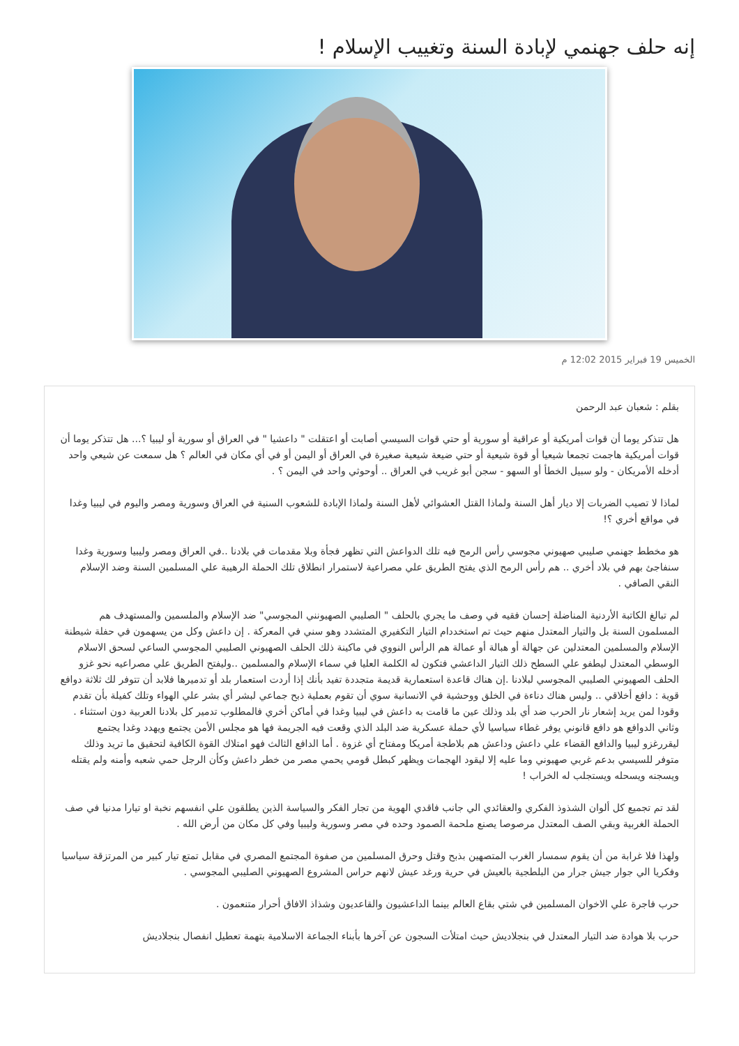إنه حلف جهنمي لإبادة السنة وتغييب الإسلام !
الخميس 19 فبراير 2015 12:02 م
بقلم : شعبان عبد الرحمن
هل تتذكر يوما أن قوات أمريكية أو عراقية أو سورية أو حتي قوات السيسي أصابت أو اعتقلت " داعشيا " في العراق أو سورية أو ليبيا ؟... هل تتذكر يوما أن قوات أمريكية هاجمت تجمعا شيعيا أو قوة شيعية أو حتي ضيعة شيعية صغيرة في العراق أو اليمن أو في أي مكان في العالم ؟ هل سمعت عن شيعي واحد أدخله الأمريكان - ولو سبيل الخطأ أو السهو - سجن أبو غريب في العراق .. أوحوثي واحد في اليمن ؟ .
لماذا لا تصيب الضربات إلا ديار أهل السنة ولماذا القتل العشوائي لأهل السنة ولماذا الإبادة للشعوب السنية في العراق وسورية ومصر واليوم في ليبيا وغدا في مواقع أخري ؟!
هو مخطط جهنمي صليبي صهيوني مجوسي رأس الرمح فيه تلك الدواعش التي تظهر فجأة وبلا مقدمات في بلادنا ..في العراق ومصر وليبيا وسورية وغدا سنفاجئ بهم في بلاد أخري .. هم رأس الرمح الذي يفتح الطريق علي مصراعية لاستمرار انطلاق تلك الحملة الرهيبة علي المسلمين السنة وضد الإسلام النقي الصافي .
لم تبالغ الكاتبة الأردنية المناضلة إحسان فقيه في وصف ما يجري بالحلف " الصليبي الصهيونني المجوسي" ضد الإسلام والملسمين والمستهدف هم المسلمون السنة بل والتيار المعتدل منهم حيث تم استخددام التيار التكفيري المتشدد وهو سني في المعركة . إن داعش وكل من يسهمون في حفلة شيطنة الإسلام والمسلمين المعتدلين عن جهالة أو هبالة أو عمالة هم الرأس النووي في ماكينة ذلك الحلف الصهيوني الصليبي المجوسي الساعي لسحق الاسلام الوسطي المعتدل ليطفو علي السطح ذلك التيار الداعشي فتكون له الكلمة العليا في سماء الإسلام والمسلمين ..وليفتح الطريق علي مصراعيه نحو غزو الحلف الصهيوني الصليبي المجوسي لبلادنا .إن هناك قاعدة استعمارية قديمة متجددة تفيد بأنك إذا أردت استعمار بلد أو تدميرها فلابد أن تتوفر لك ثلاثة دوافع قوية : دافع أخلاقي .. وليس هناك دناءة في الخلق ووحشية في الانسانية سوي أن تقوم بعملية ذبح جماعي لبشر أي بشر علي الهواء وتلك كفيلة بأن تقدم وقودا لمن يريد إشعار نار الحرب ضد أي بلد وذلك عين ما قامت به داعش في ليبيا وغدا في أماكن أخري فالمطلوب تدمير كل بلادنا العربية دون استثناء . وثاني الدوافع هو دافع قانوني يوفر غطاء سياسيا لأي حملة عسكرية ضد البلد الذي وقعت فيه الجريمة فها هو مجلس الأمن يجتمع ويهدد وغدا يجتمع ليقررغزو ليبيا والدافع القضاء علي داعش وداعش هم بلاطجة أمريكا ومفتاح أي غزوة . أما الدافع الثالث فهو امتلاك القوة الكافية لتحقيق ما تريد وذلك متوفر للسيسي بدعم غربي صهيوني وما عليه إلا ليقود الهجمات ويظهر كبطل قومي يحمي مصر من خطر داعش وكأن الرجل حمي شعبه وأمنه ولم يقتله ويسجنه ويسحله ويستجلب له الخراب !
لقد تم تجميع كل ألوان الشذوذ الفكري والعقائدي الي جانب فاقدي الهوية من تجار الفكر والسياسة الذين يطلقون علي انفسهم نخبة او تيارا مدنيا في صف الحملة الغربية وبقي الصف المعتدل مرصوصا يصنع ملحمة الصمود وحده في مصر وسورية وليبيا وفي كل مكان من أرض الله .
ولهذا فلا غرابة من أن يقوم سمسار الغرب المتصهين بذبح وقتل وحرق المسلمين من صفوة المجتمع المصري في مقابل تمتع تيار كبير من المرتزقة سياسيا وفكريا الي جوار جيش جرار من البلطجية بالعيش في حرية ورغد عيش لانهم حراس المشروع الصهيوني الصليبي المجوسي .
حرب فاجرة علي الاخوان المسلمين في شتي بقاع العالم بينما الداعشيون والقاعديون وشذاذ الافاق أحرار متنعمون .
حرب بلا هوادة ضد التيار المعتدل في بنجلاديش حيث امتلأت السجون عن آخرها بأبناء الجماعة الاسلامية بتهمة تعطيل انفصال بنجلاديش